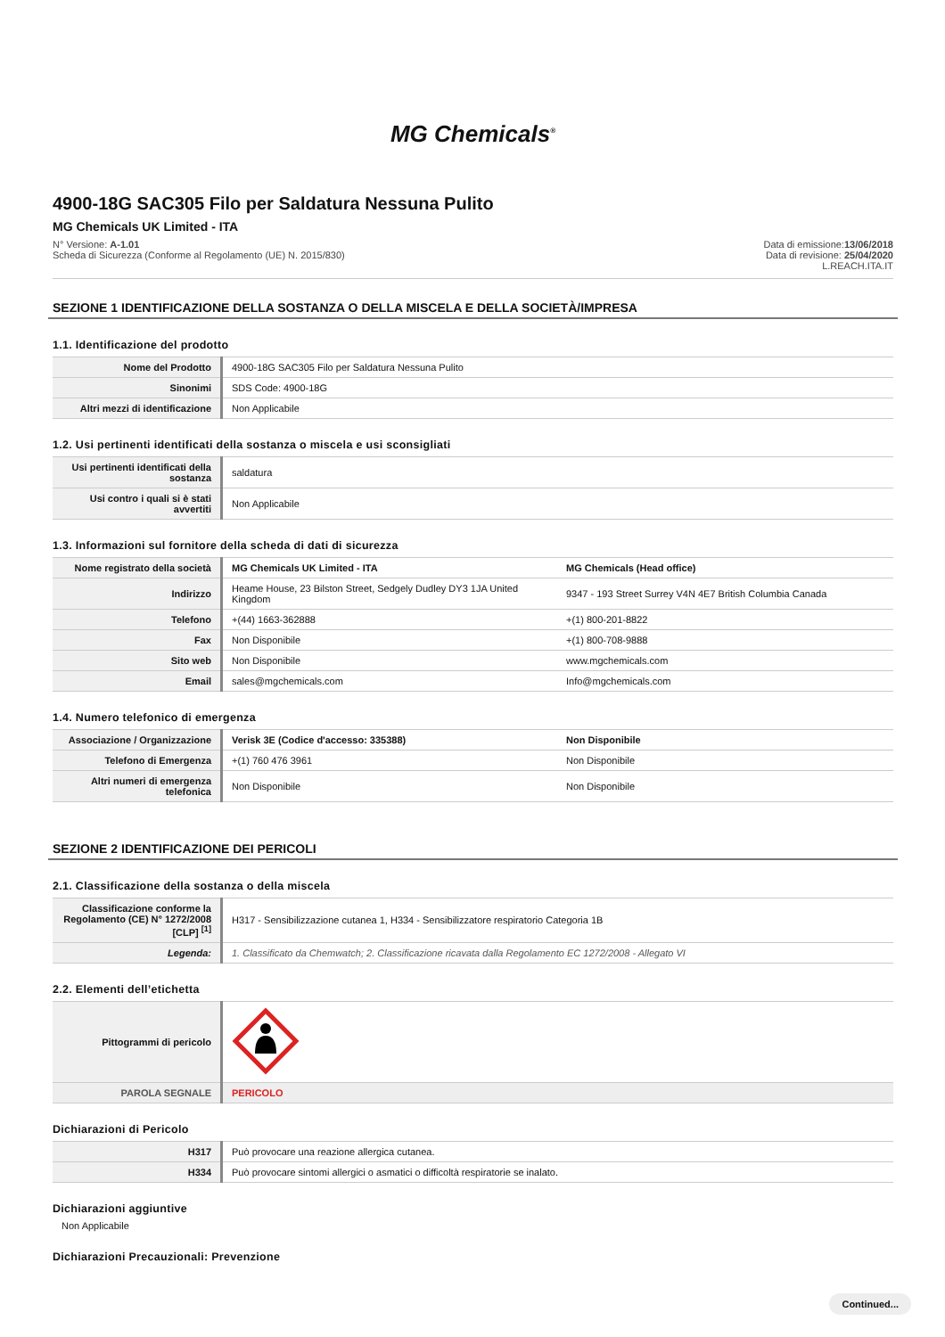MG Chemicals<sup>®</sup>
4900-18G SAC305 Filo per Saldatura Nessuna Pulito
MG Chemicals UK Limited - ITA
N° Versione: A-1.01
Scheda di Sicurezza (Conforme al Regolamento (UE) N. 2015/830)
Data di emissione:13/06/2018
Data di revisione: 25/04/2020
L.REACH.ITA.IT
SEZIONE 1 IDENTIFICAZIONE DELLA SOSTANZA O DELLA MISCELA E DELLA SOCIETÀ/IMPRESA
1.1. Identificazione del prodotto
| Nome del Prodotto | 4900-18G SAC305 Filo per Saldatura Nessuna Pulito |
| Sinonimi | SDS Code: 4900-18G |
| Altri mezzi di identificazione | Non Applicabile |
1.2. Usi pertinenti identificati della sostanza o miscela e usi sconsigliati
| Usi pertinenti identificati della sostanza | saldatura |
| Usi contro i quali si è stati avvertiti | Non Applicabile |
1.3. Informazioni sul fornitore della scheda di dati di sicurezza
| Nome registrato della società | MG Chemicals UK Limited - ITA | MG Chemicals (Head office) |
| Indirizzo | Heame House, 23 Bilston Street, Sedgely Dudley DY3 1JA United Kingdom | 9347 - 193 Street Surrey V4N 4E7 British Columbia Canada |
| Telefono | +(44) 1663-362888 | +(1) 800-201-8822 |
| Fax | Non Disponibile | +(1) 800-708-9888 |
| Sito web | Non Disponibile | www.mgchemicals.com |
| Email | sales@mgchemicals.com | Info@mgchemicals.com |
1.4. Numero telefonico di emergenza
| Associazione / Organizzazione | Verisk 3E (Codice d'accesso: 335388) | Non Disponibile |
| Telefono di Emergenza | +(1) 760 476 3961 | Non Disponibile |
| Altri numeri di emergenza telefonica | Non Disponibile | Non Disponibile |
SEZIONE 2 IDENTIFICAZIONE DEI PERICOLI
2.1. Classificazione della sostanza o della miscela
| Classificazione conforme la Regolamento (CE) N° 1272/2008 [CLP] <sup>[1]</sup> | H317 - Sensibilizzazione cutanea 1, H334 - Sensibilizzatore respiratorio Categoria 1B |
| Legenda: | 1. Classificato da Chemwatch; 2. Classificazione ricavata dalla Regolamento EC 1272/2008 - Allegato VI |
2.2. Elementi dell’etichetta
| Pittogrammi di pericolo | |
| PAROLA SEGNALE | PERICOLO |
Dichiarazioni di Pericolo
| H317 | Può provocare una reazione allergica cutanea. |
| H334 | Può provocare sintomi allergici o asmatici o difficoltà respiratorie se inalato. |
Dichiarazioni aggiuntive
Non Applicabile
Dichiarazioni Precauzionali: Prevenzione
Continued...